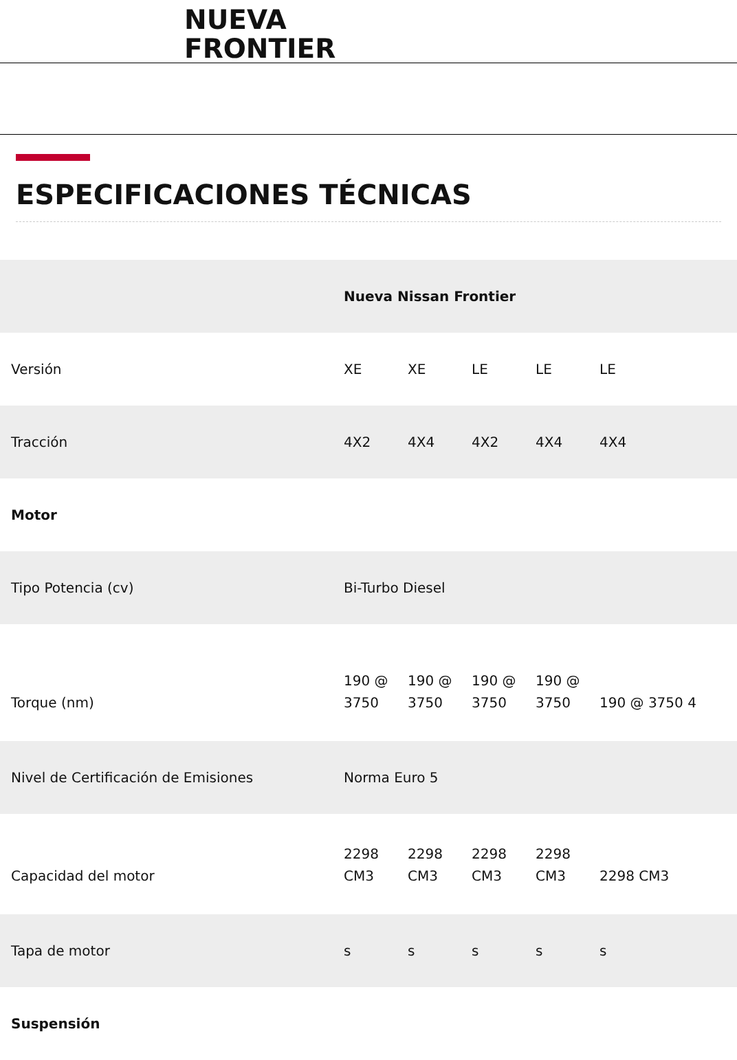NUEVA
FRONTIER
ESPECIFICACIONES TÉCNICAS
| | Nueva Nissan Frontier | | | | |
| --- | --- | --- | --- | --- | --- |
| Versión | XE | XE | LE | LE | LE |
| Tracción | 4X2 | 4X4 | 4X2 | 4X4 | 4X4 |
| Motor | | | | | |
| Tipo Potencia (cv) | Bi-Turbo Diesel | | | | |
| Torque (nm) | 190 @ 3750 | 190 @ 3750 | 190 @ 3750 | 190 @ 3750 | 190 @ 3750 4 |
| Nivel de Certificación de Emisiones | Norma Euro 5 | | | | |
| Capacidad del motor | 2298 CM3 | 2298 CM3 | 2298 CM3 | 2298 CM3 | 2298 CM3 |
| Tapa de motor | s | s | s | s | s |
| Suspensión | | | | | |